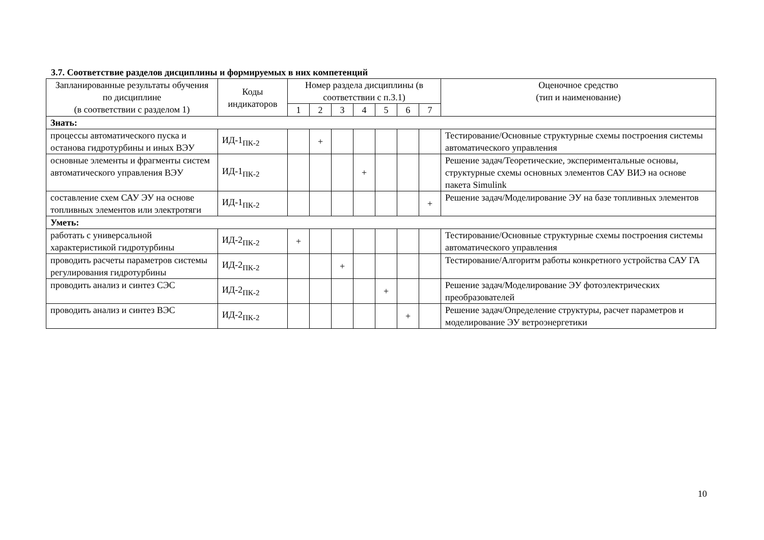3.7. Соответствие разделов дисциплины и формируемых в них компетенций
| Запланированные результаты обучения по дисциплине (в соответствии с разделом 1) | Коды индикаторов | Номер раздела дисциплины (в соответствии с п.3.1) | | | | | | | Оценочное средство (тип и наименование) |
| --- | --- | --- | --- | --- | --- | --- | --- | --- | --- |
| | | 1 | 2 | 3 | 4 | 5 | 6 | 7 | |
| Знать: | | | | | | | | | |
| процессы автоматического пуска и останова гидротурбины и иных ВЭУ | ИД-1<sub>ПК-2</sub> | | + | | | | | | Тестирование/Основные структурные схемы построения системы автоматического управления |
| основные элементы и фрагменты систем автоматического управления ВЭУ | ИД-1<sub>ПК-2</sub> | | | | + | | | | Решение задач/Теоретические, экспериментальные основы, структурные схемы основных элементов САУ ВИЭ на основе пакета Simulink |
| составление схем САУ ЭУ на основе топливных элементов или электротяги | ИД-1<sub>ПК-2</sub> | | | | | | | + | Решение задач/Моделирование ЭУ на базе топливных элементов |
| Уметь: | | | | | | | | | |
| работать с универсальной характеристикой гидротурбины | ИД-2<sub>ПК-2</sub> | + | | | | | | | Тестирование/Основные структурные схемы построения системы автоматического управления |
| проводить расчеты параметров системы регулирования гидротурбины | ИД-2<sub>ПК-2</sub> | | | + | | | | | Тестирование/Алгоритм работы конкретного устройства САУ ГА |
| проводить анализ и синтез СЭС | ИД-2<sub>ПК-2</sub> | | | | | + | | | Решение задач/Моделирование ЭУ фотоэлектрических преобразователей |
| проводить анализ и синтез ВЭС | ИД-2<sub>ПК-2</sub> | | | | | | + | | Решение задач/Определение структуры, расчет параметров и моделирование ЭУ ветроэнергетики |
10